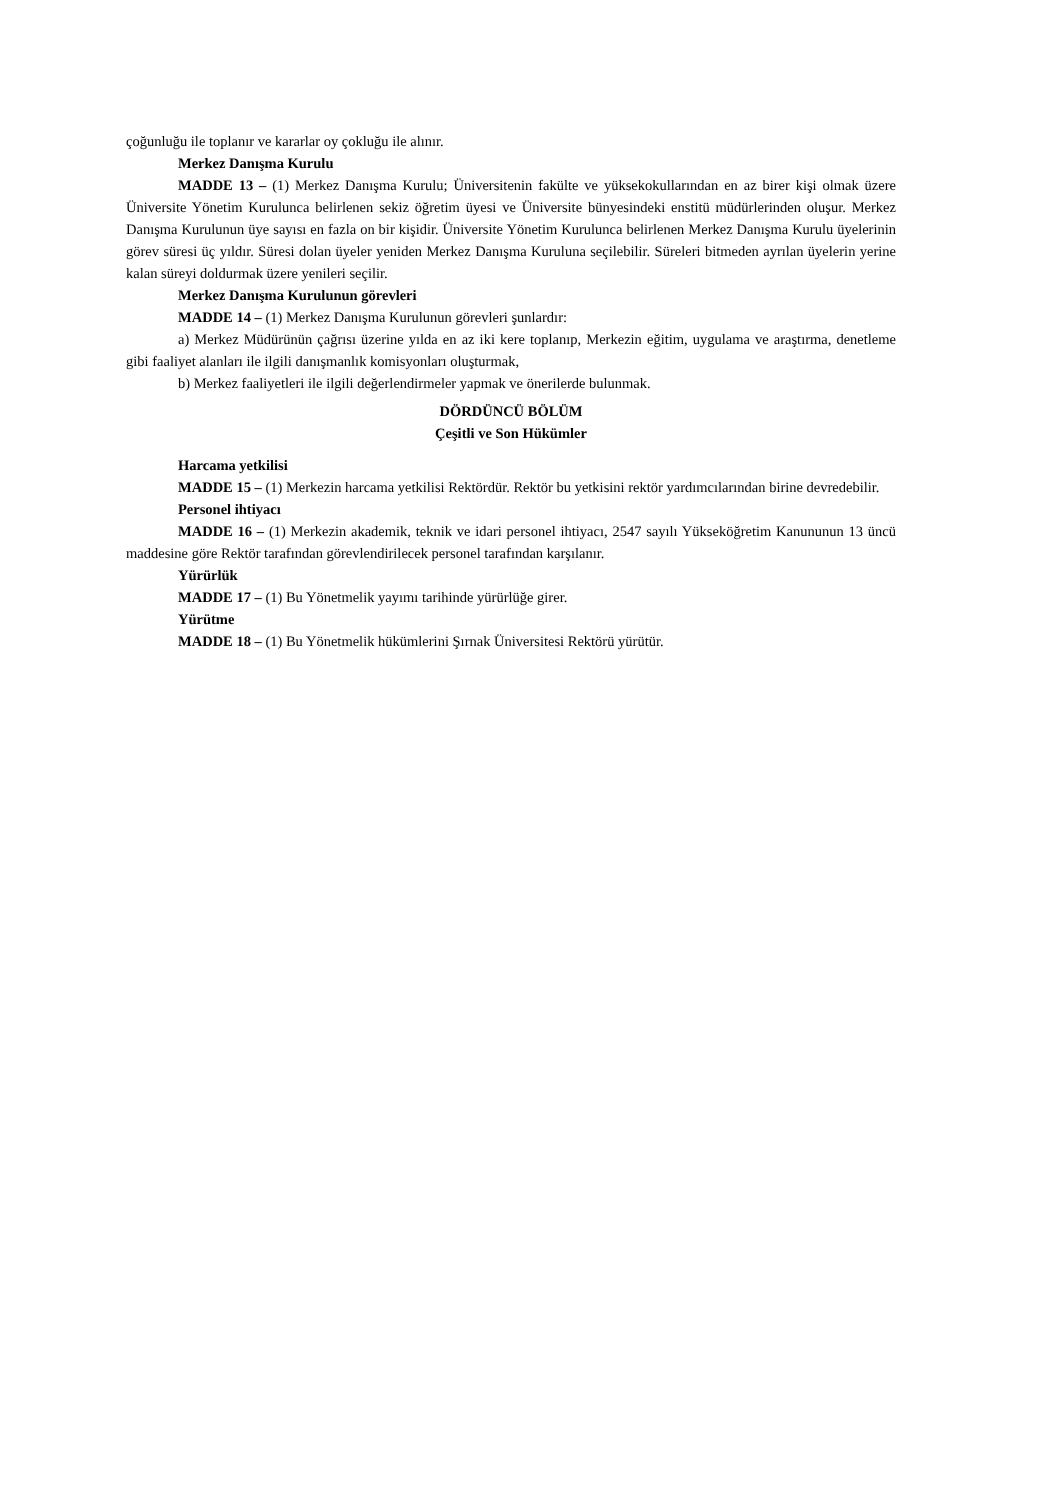çoğunluğu ile toplanır ve kararlar oy çokluğu ile alınır.
Merkez Danışma Kurulu
MADDE 13 – (1) Merkez Danışma Kurulu; Üniversitenin fakülte ve yüksekokullarından en az birer kişi olmak üzere Üniversite Yönetim Kurulunca belirlenen sekiz öğretim üyesi ve Üniversite bünyesindeki enstitü müdürlerinden oluşur. Merkez Danışma Kurulunun üye sayısı en fazla on bir kişidir. Üniversite Yönetim Kurulunca belirlenen Merkez Danışma Kurulu üyelerinin görev süresi üç yıldır. Süresi dolan üyeler yeniden Merkez Danışma Kuruluna seçilebilir. Süreleri bitmeden ayrılan üyelerin yerine kalan süreyi doldurmak üzere yenileri seçilir.
Merkez Danışma Kurulunun görevleri
MADDE 14 – (1) Merkez Danışma Kurulunun görevleri şunlardır:
a) Merkez Müdürünün çağrısı üzerine yılda en az iki kere toplanıp, Merkezin eğitim, uygulama ve araştırma, denetleme gibi faaliyet alanları ile ilgili danışmanlık komisyonları oluşturmak,
b) Merkez faaliyetleri ile ilgili değerlendirmeler yapmak ve önerilerde bulunmak.
DÖRDÜNCÜ BÖLÜM
Çeşitli ve Son Hükümler
Harcama yetkilisi
MADDE 15 – (1) Merkezin harcama yetkilisi Rektördür. Rektör bu yetkisini rektör yardımcılarından birine devredebilir.
Personel ihtiyacı
MADDE 16 – (1) Merkezin akademik, teknik ve idari personel ihtiyacı, 2547 sayılı Yükseköğretim Kanununun 13 üncü maddesine göre Rektör tarafından görevlendirilecek personel tarafından karşılanır.
Yürürlük
MADDE 17 – (1) Bu Yönetmelik yayımı tarihinde yürürlüğe girer.
Yürütme
MADDE 18 – (1) Bu Yönetmelik hükümlerini Şırnak Üniversitesi Rektörü yürütür.